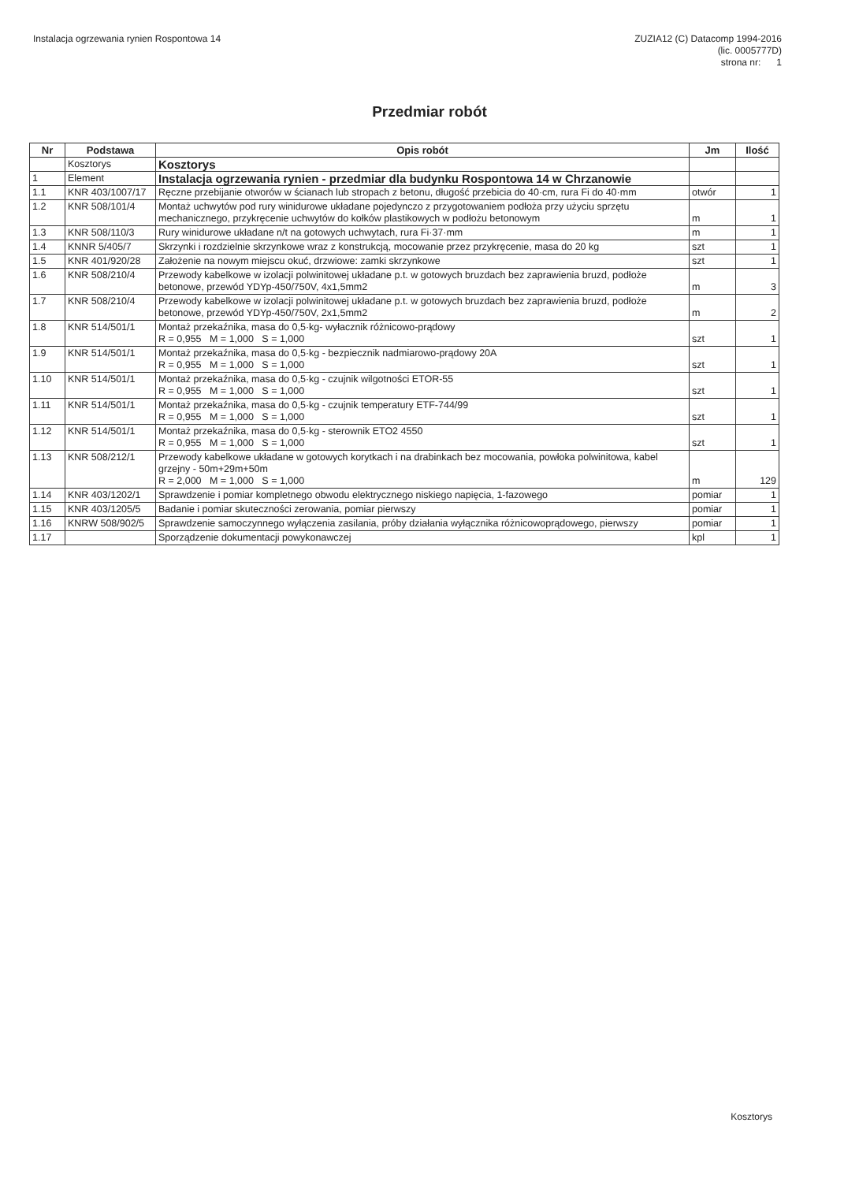Instalacja ogrzewania rynien Rospontowa 14
ZUZIA12 (C) Datacomp 1994-2016
(lic. 0005777D)
strona nr: 1
Przedmiar robót
| Nr | Podstawa | Opis robót | Jm | Ilość |
| --- | --- | --- | --- | --- |
| | Kosztorys | Kosztorys | | |
| 1 | Element | Instalacja ogrzewania rynien - przedmiar dla budynku Rospontowa 14 w Chrzanowie | | |
| 1.1 | KNR 403/1007/17 | Ręczne przebijanie otworów w ścianach lub stropach z betonu, długość przebicia do 40·cm, rura Fi do 40·mm | otwór | 1 |
| 1.2 | KNR 508/101/4 | Montaż uchwytów pod rury winidurowe układane pojedynczo z przygotowaniem podłoża przy użyciu sprzętu mechanicznego, przykręcenie uchwytów do kołków plastikowych w podłożu betonowym | m | 1 |
| 1.3 | KNR 508/110/3 | Rury winidurowe układane n/t na gotowych uchwytach, rura Fi·37·mm | m | 1 |
| 1.4 | KNNR 5/405/7 | Skrzynki i rozdzielnie skrzynkowe wraz z konstrukcją, mocowanie przez przykręcenie, masa do 20 kg | szt | 1 |
| 1.5 | KNR 401/920/28 | Założenie na nowym miejscu okuć, drzwiowe: zamki skrzynkowe | szt | 1 |
| 1.6 | KNR 508/210/4 | Przewody kabelkowe w izolacji polwinitowej układane p.t. w gotowych bruzdach bez zaprawienia bruzd, podłoże betonowe, przewód YDYp-450/750V, 4x1,5mm2 | m | 3 |
| 1.7 | KNR 508/210/4 | Przewody kabelkowe w izolacji polwinitowej układane p.t. w gotowych bruzdach bez zaprawienia bruzd, podłoże betonowe, przewód YDYp-450/750V, 2x1,5mm2 | m | 2 |
| 1.8 | KNR 514/501/1 | Montaż przekaźnika, masa do 0,5·kg- wyłacznik różnicowo-prądowy R = 0,955 M = 1,000 S = 1,000 | szt | 1 |
| 1.9 | KNR 514/501/1 | Montaż przekaźnika, masa do 0,5·kg - bezpiecznik nadmiarowo-prądowy 20A R = 0,955 M = 1,000 S = 1,000 | szt | 1 |
| 1.10 | KNR 514/501/1 | Montaż przekaźnika, masa do 0,5·kg - czujnik wilgotności ETOR-55 R = 0,955 M = 1,000 S = 1,000 | szt | 1 |
| 1.11 | KNR 514/501/1 | Montaż przekaźnika, masa do 0,5·kg - czujnik temperatury ETF-744/99 R = 0,955 M = 1,000 S = 1,000 | szt | 1 |
| 1.12 | KNR 514/501/1 | Montaż przekaźnika, masa do 0,5·kg - sterownik ETO2 4550 R = 0,955 M = 1,000 S = 1,000 | szt | 1 |
| 1.13 | KNR 508/212/1 | Przewody kabelkowe układane w gotowych korytkach i na drabinkach bez mocowania, powłoka polwinitowa, kabel grzejny - 50m+29m+50m R = 2,000 M = 1,000 S = 1,000 | m | 129 |
| 1.14 | KNR 403/1202/1 | Sprawdzenie i pomiar kompletnego obwodu elektrycznego niskiego napięcia, 1-fazowego | pomiar | 1 |
| 1.15 | KNR 403/1205/5 | Badanie i pomiar skuteczności zerowania, pomiar pierwszy | pomiar | 1 |
| 1.16 | KNRW 508/902/5 | Sprawdzenie samoczynnego wyłączenia zasilania, próby działania wyłącznika różnicowoprądowego, pierwszy | pomiar | 1 |
| 1.17 | | Sporządzenie dokumentacji powykonawczej | kpl | 1 |
Kosztorys